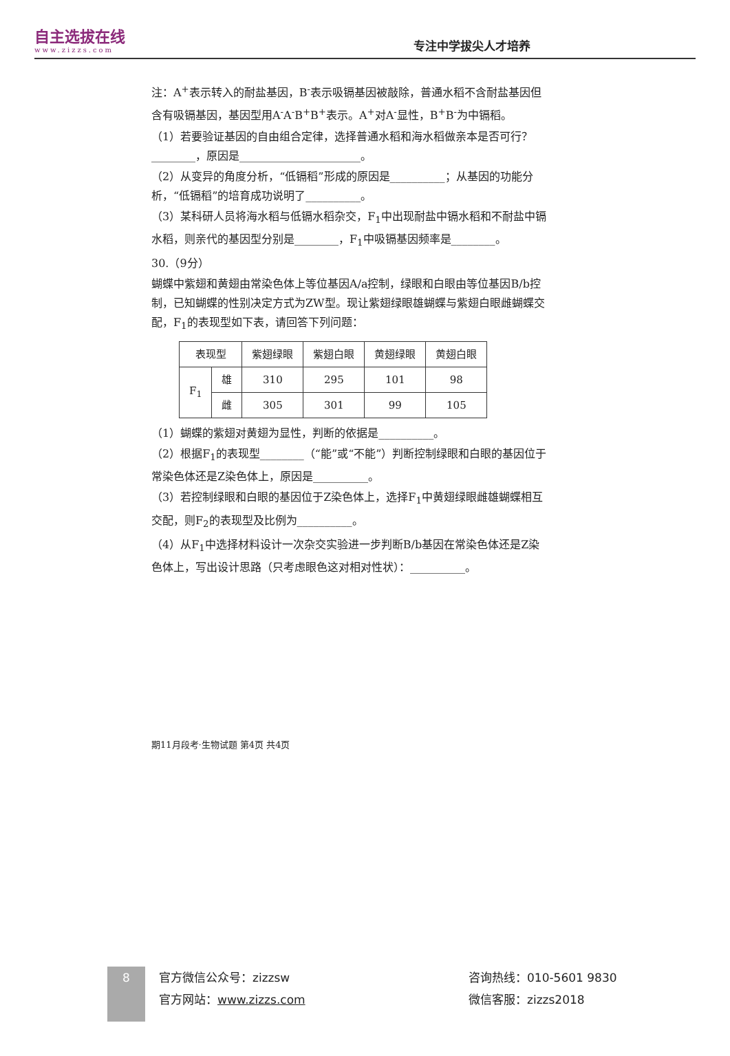自主选拔在线
www.zizzs.com
专注中学拔尖人才培养
注：A<sup>+</sup>表示转入的耐盐基因，B<sup>-</sup>表示吸镉基因被敲除，普通水稻不含耐盐基因但含有吸镉基因，基因型用A<sup>-</sup>A<sup>-</sup>B<sup>+</sup>B<sup>+</sup>表示。A<sup>+</sup>对A<sup>-</sup>显性，B<sup>+</sup>B<sup>-</sup>为中镉稻。
（1）若要验证基因的自由组合定律，选择普通水稻和海水稻做亲本是否可行？________，原因是______________________。
（2）从变异的角度分析，“低镉稻”形成的原因是__________；从基因的功能分析，“低镉稻”的培育成功说明了__________。
（3）某科研人员将海水稻与低镉水稻杂交，F<sub>1</sub>中出现耐盐中镉水稻和不耐盐中镉水稻，则亲代的基因型分别是________，F<sub>1</sub>中吸镉基因频率是________。
30.（9分）
蝴蝶中紫翅和黄翅由常染色体上等位基因A/a控制，绿眼和白眼由等位基因B/b控制，已知蝴蝶的性别决定方式为ZW型。现让紫翅绿眼雄蝴蝶与紫翅白眼雌蝴蝶交配，F<sub>1</sub>的表现型如下表，请回答下列问题：
| 表现型 | | 紫翅绿眼 | 紫翅白眼 | 黄翅绿眼 | 黄翅白眼 |
| --- | --- | --- | --- | --- | --- |
| F<sub>1</sub> | 雄 | 310 | 295 | 101 | 98 |
| | 雌 | 305 | 301 | 99 | 105 |
（1）蝴蝶的紫翅对黄翅为显性，判断的依据是__________。
（2）根据F<sub>1</sub>的表现型________（“能”或“不能”）判断控制绿眼和白眼的基因位于常染色体还是Z染色体上，原因是__________。
（3）若控制绿眼和白眼的基因位于Z染色体上，选择F<sub>1</sub>中黄翅绿眼雌雄蝴蝶相互交配，则F<sub>2</sub>的表现型及比例为__________。
（4）从F<sub>1</sub>中选择材料设计一次杂交实验进一步判断B/b基因在常染色体还是Z染色体上，写出设计思路（只考虑眼色这对相对性状）：__________。
期11月段考·生物试题 第4页 共4页
8
官方微信公众号：zizzsw
官方网站：www.zizzs.com
咨询热线：010-5601 9830
微信客服：zizzs2018